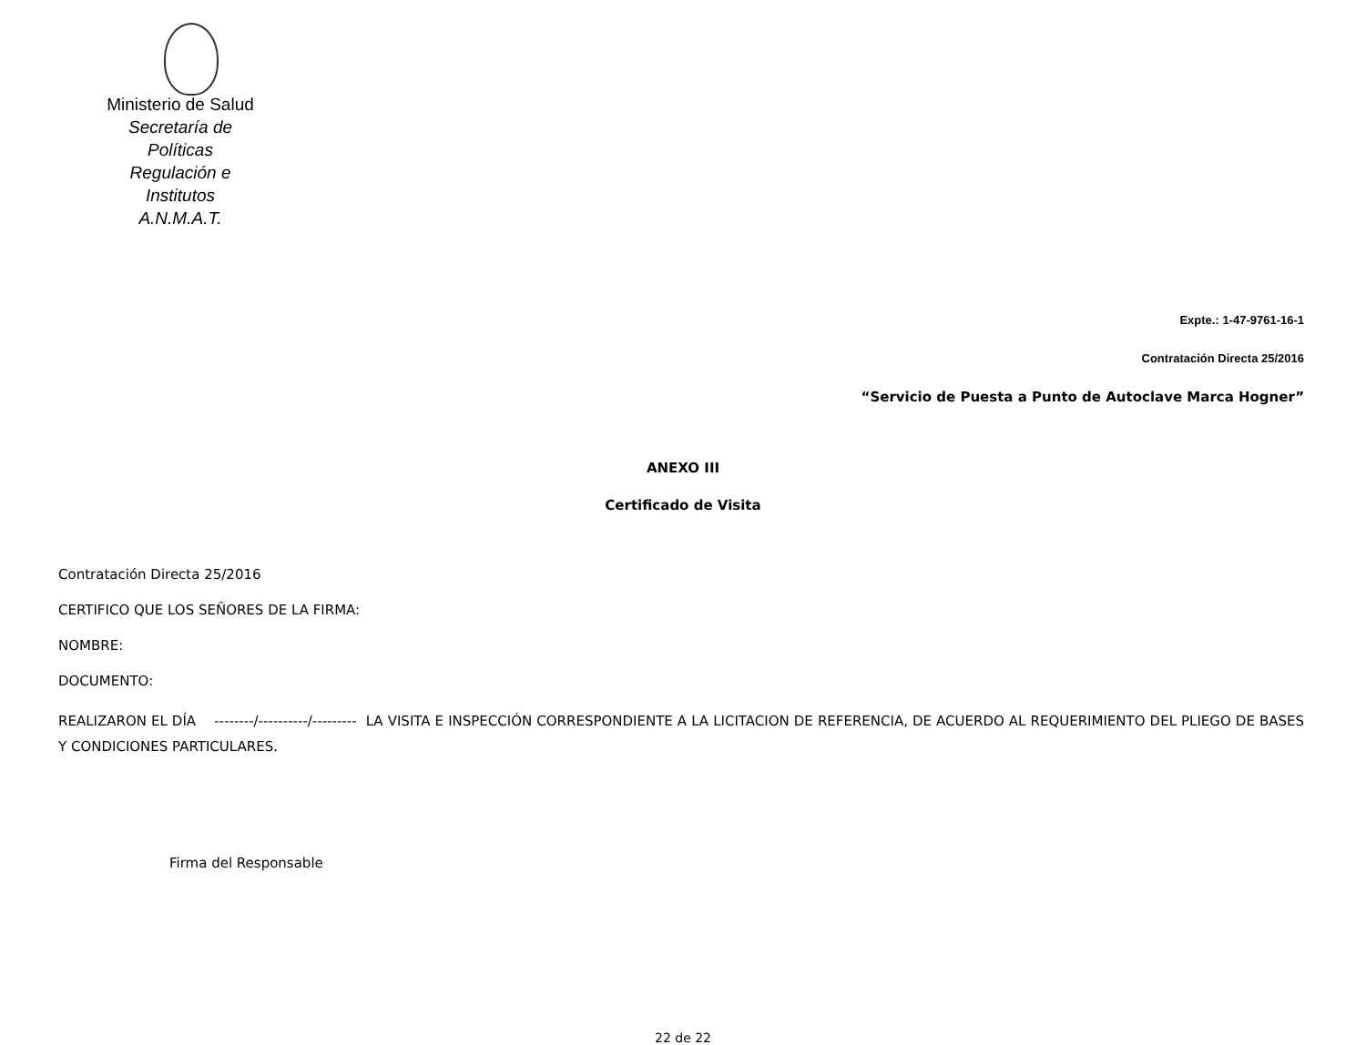Ministerio de Salud
Secretaría de Políticas
Regulación e Institutos
A.N.M.A.T.
Expte.: 1-47-9761-16-1
Contratación Directa 25/2016
“Servicio de Puesta a Punto de Autoclave Marca Hogner”
ANEXO III
Certificado de Visita
Contratación Directa 25/2016
CERTIFICO QUE LOS SEÑORES DE LA FIRMA:
NOMBRE:
DOCUMENTO:
REALIZARON EL DÍA --------/----------/--------- LA VISITA E INSPECCIÓN CORRESPONDIENTE A LA LICITACION DE REFERENCIA, DE ACUERDO AL REQUERIMIENTO DEL PLIEGO DE BASES Y CONDICIONES PARTICULARES.
Firma del Responsable
22 de 22